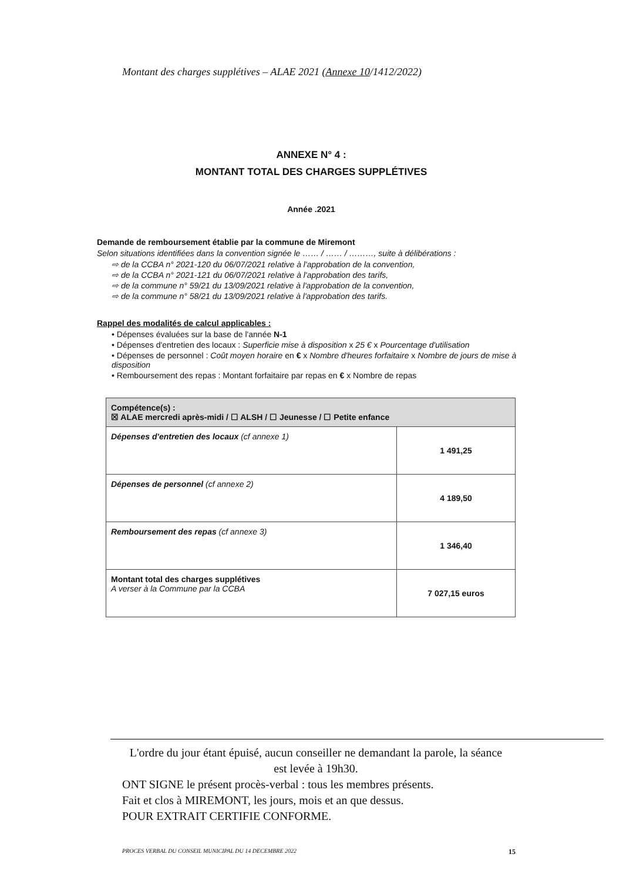Montant des charges supplétives – ALAE 2021 (Annexe 10/1412/2022)
ANNEXE N° 4 :
MONTANT TOTAL DES CHARGES SUPPLÉTIVES
Année .2021
Demande de remboursement établie par la commune de Miremont
Selon situations identifiées dans la convention signée le …… / …… / ………, suite à délibérations :
⇨ de la CCBA n° 2021-120 du 06/07/2021 relative à l'approbation de la convention,
⇨ de la CCBA n° 2021-121 du 06/07/2021 relative à l'approbation des tarifs,
⇨ de la commune n° 59/21 du 13/09/2021 relative à l'approbation de la convention,
⇨ de la commune n° 58/21 du 13/09/2021 relative à l'approbation des tarifs.
Rappel des modalités de calcul applicables :
• Dépenses évaluées sur la base de l'année N-1
• Dépenses d'entretien des locaux : Superficie mise à disposition x 25 € x Pourcentage d'utilisation
• Dépenses de personnel : Coût moyen horaire en € x Nombre d'heures forfaitaire x Nombre de jours de mise à disposition
• Remboursement des repas : Montant forfaitaire par repas en € x Nombre de repas
| Compétence(s) : ☒ ALAE mercredi après-midi / ☐ ALSH / ☐ Jeunesse / ☐ Petite enfance | |
| Dépenses d'entretien des locaux (cf annexe 1) | 1 491,25 |
| Dépenses de personnel (cf annexe 2) | 4 189,50 |
| Remboursement des repas (cf annexe 3) | 1 346,40 |
| Montant total des charges supplétives A verser à la Commune par la CCBA | 7 027,15 euros |
L'ordre du jour étant épuisé, aucun conseiller ne demandant la parole, la séance est levée à 19h30.
ONT SIGNE le présent procès-verbal : tous les membres présents.
Fait et clos à MIREMONT, les jours, mois et an que dessus.
POUR EXTRAIT CERTIFIE CONFORME.
PROCES VERBAL DU CONSEIL MUNICIPAL DU 14 DECEMBRE 2022 15